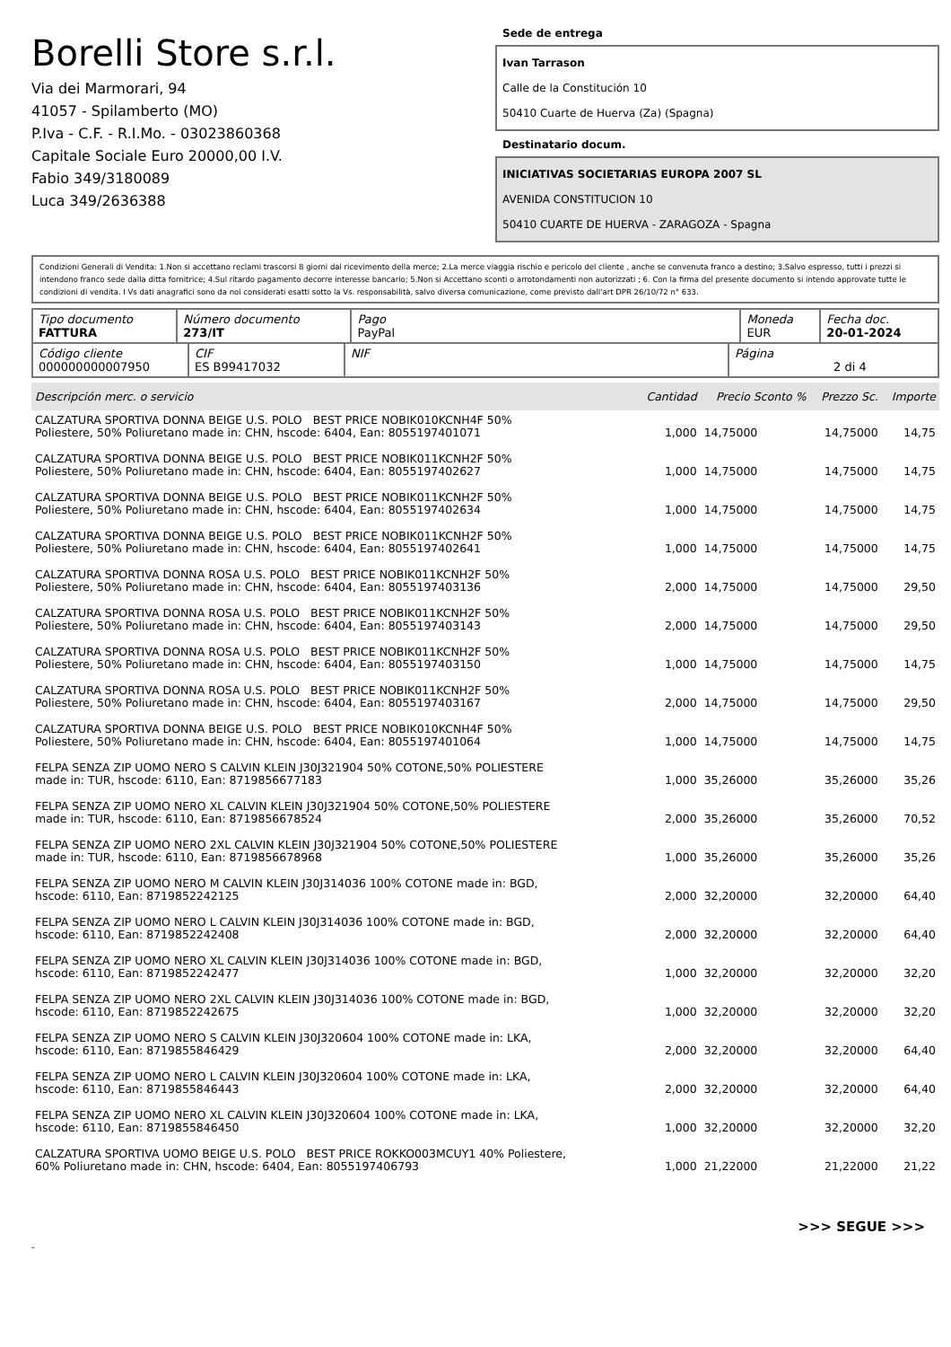Borelli Store s.r.l.
Via dei Marmorari, 94
41057 - Spilamberto (MO)
P.Iva - C.F. - R.I.Mo. - 03023860368
Capitale Sociale Euro 20000,00 I.V.
Fabio 349/3180089
Luca 349/2636388
Sede de entrega
Ivan Tarrason
Calle de la Constitución 10
50410 Cuarte de Huerva (Za) (Spagna)
Destinatario docum.
INICIATIVAS SOCIETARIAS EUROPA 2007 SL
AVENIDA CONSTITUCION 10
50410 CUARTE DE HUERVA - ZARAGOZA - Spagna
Condizioni Generali di Vendita: 1.Non si accettano reclami trascorsi 8 giorni dal ricevimento della merce; 2.La merce viaggia rischio e pericolo del cliente , anche se convenuta franco a destino; 3.Salvo espresso, tutti i prezzi si intendono franco sede dalla ditta fornitrice; 4.Sul ritardo pagamento decorre interesse bancario; 5.Non si Accettano sconti o arrotondamenti non autorizzati ; 6. Con la firma del presente documento si intendo approvate tutte le condizioni di vendita. I Vs dati anagrafici sono da noi considerati esatti sotto la Vs. responsabilità, salvo diversa comunicazione, come previsto dall'art DPR 26/10/72 n° 633.
| Tipo documento FATTURA | Número documento 273/IT | Pago PayPal | Moneda EUR | Fecha doc. 20-01-2024 |
| Código cliente 000000000007950 | CIF ES B99417032 | NIF | Página 2 di 4 |
| Descripción merc. o servicio | Cantidad | Precio Sconto % | Prezzo Sc. | Importe |
| --- | --- | --- | --- | --- |
| CALZATURA SPORTIVA DONNA BEIGE U.S. POLO BEST PRICE NOBIK010KCNH4F 50% Poliestere, 50% Poliuretano made in: CHN, hscode: 6404, Ean: 8055197401071 | 1,000 | 14,75000 | 14,75000 | 14,75 |
| CALZATURA SPORTIVA DONNA BEIGE U.S. POLO BEST PRICE NOBIK011KCNH2F 50% Poliestere, 50% Poliuretano made in: CHN, hscode: 6404, Ean: 8055197402627 | 1,000 | 14,75000 | 14,75000 | 14,75 |
| CALZATURA SPORTIVA DONNA BEIGE U.S. POLO BEST PRICE NOBIK011KCNH2F 50% Poliestere, 50% Poliuretano made in: CHN, hscode: 6404, Ean: 8055197402634 | 1,000 | 14,75000 | 14,75000 | 14,75 |
| CALZATURA SPORTIVA DONNA BEIGE U.S. POLO BEST PRICE NOBIK011KCNH2F 50% Poliestere, 50% Poliuretano made in: CHN, hscode: 6404, Ean: 8055197402641 | 1,000 | 14,75000 | 14,75000 | 14,75 |
| CALZATURA SPORTIVA DONNA ROSA U.S. POLO BEST PRICE NOBIK011KCNH2F 50% Poliestere, 50% Poliuretano made in: CHN, hscode: 6404, Ean: 8055197403136 | 2,000 | 14,75000 | 14,75000 | 29,50 |
| CALZATURA SPORTIVA DONNA ROSA U.S. POLO BEST PRICE NOBIK011KCNH2F 50% Poliestere, 50% Poliuretano made in: CHN, hscode: 6404, Ean: 8055197403143 | 2,000 | 14,75000 | 14,75000 | 29,50 |
| CALZATURA SPORTIVA DONNA ROSA U.S. POLO BEST PRICE NOBIK011KCNH2F 50% Poliestere, 50% Poliuretano made in: CHN, hscode: 6404, Ean: 8055197403150 | 1,000 | 14,75000 | 14,75000 | 14,75 |
| CALZATURA SPORTIVA DONNA ROSA U.S. POLO BEST PRICE NOBIK011KCNH2F 50% Poliestere, 50% Poliuretano made in: CHN, hscode: 6404, Ean: 8055197403167 | 2,000 | 14,75000 | 14,75000 | 29,50 |
| CALZATURA SPORTIVA DONNA BEIGE U.S. POLO BEST PRICE NOBIK010KCNH4F 50% Poliestere, 50% Poliuretano made in: CHN, hscode: 6404, Ean: 8055197401064 | 1,000 | 14,75000 | 14,75000 | 14,75 |
| FELPA SENZA ZIP UOMO NERO S CALVIN KLEIN J30J321904 50% COTONE,50% POLIESTERE made in: TUR, hscode: 6110, Ean: 8719856677183 | 1,000 | 35,26000 | 35,26000 | 35,26 |
| FELPA SENZA ZIP UOMO NERO XL CALVIN KLEIN J30J321904 50% COTONE,50% POLIESTERE made in: TUR, hscode: 6110, Ean: 8719856678524 | 2,000 | 35,26000 | 35,26000 | 70,52 |
| FELPA SENZA ZIP UOMO NERO 2XL CALVIN KLEIN J30J321904 50% COTONE,50% POLIESTERE made in: TUR, hscode: 6110, Ean: 8719856678968 | 1,000 | 35,26000 | 35,26000 | 35,26 |
| FELPA SENZA ZIP UOMO NERO M CALVIN KLEIN J30J314036 100% COTONE made in: BGD, hscode: 6110, Ean: 8719852242125 | 2,000 | 32,20000 | 32,20000 | 64,40 |
| FELPA SENZA ZIP UOMO NERO L CALVIN KLEIN J30J314036 100% COTONE made in: BGD, hscode: 6110, Ean: 8719852242408 | 2,000 | 32,20000 | 32,20000 | 64,40 |
| FELPA SENZA ZIP UOMO NERO XL CALVIN KLEIN J30J314036 100% COTONE made in: BGD, hscode: 6110, Ean: 8719852242477 | 1,000 | 32,20000 | 32,20000 | 32,20 |
| FELPA SENZA ZIP UOMO NERO 2XL CALVIN KLEIN J30J314036 100% COTONE made in: BGD, hscode: 6110, Ean: 8719852242675 | 1,000 | 32,20000 | 32,20000 | 32,20 |
| FELPA SENZA ZIP UOMO NERO S CALVIN KLEIN J30J320604 100% COTONE made in: LKA, hscode: 6110, Ean: 8719855846429 | 2,000 | 32,20000 | 32,20000 | 64,40 |
| FELPA SENZA ZIP UOMO NERO L CALVIN KLEIN J30J320604 100% COTONE made in: LKA, hscode: 6110, Ean: 8719855846443 | 2,000 | 32,20000 | 32,20000 | 64,40 |
| FELPA SENZA ZIP UOMO NERO XL CALVIN KLEIN J30J320604 100% COTONE made in: LKA, hscode: 6110, Ean: 8719855846450 | 1,000 | 32,20000 | 32,20000 | 32,20 |
| CALZATURA SPORTIVA UOMO BEIGE U.S. POLO BEST PRICE ROKKO003MCUY1 40% Poliestere, 60% Poliuretano made in: CHN, hscode: 6404, Ean: 8055197406793 | 1,000 | 21,22000 | 21,22000 | 21,22 |
>>> SEGUE >>>
-